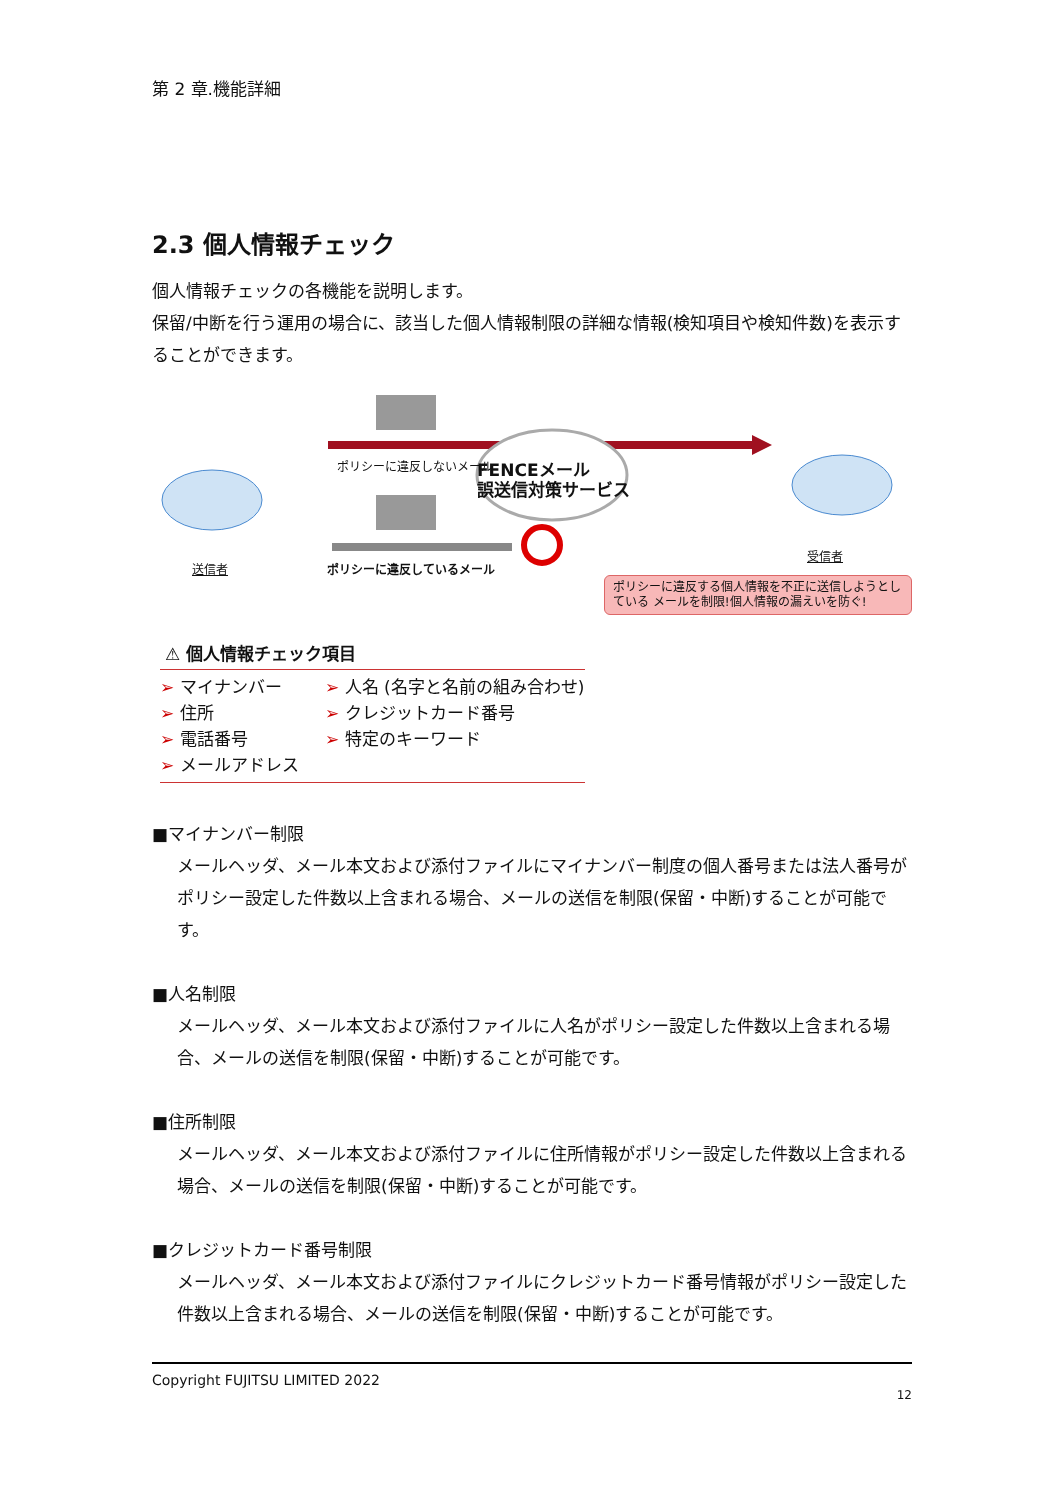第 2 章.機能詳細
2.3 個人情報チェック
個人情報チェックの各機能を説明します。
保留/中断を行う運用の場合に、該当した個人情報制限の詳細な情報(検知項目や検知件数)を表示することができます。
ポリシーに違反しないメール
FENCEメール
誤送信対策サービス
送信者 ポリシーに違反しているメール
受信者
ポリシーに違反する個人情報を不正に送信しようとしている メールを制限!個人情報の漏えいを防ぐ!
⚠ 個人情報チェック項目
➢ マイナンバー
➢ 住所
➢ 電話番号
➢ メールアドレス
➢ 人名 (名字と名前の組み合わせ)
➢ クレジットカード番号
➢ 特定のキーワード
■マイナンバー制限
メールヘッダ、メール本文および添付ファイルにマイナンバー制度の個人番号または法人番号がポリシー設定した件数以上含まれる場合、メールの送信を制限(保留・中断)することが可能です。
■人名制限
メールヘッダ、メール本文および添付ファイルに人名がポリシー設定した件数以上含まれる場合、メールの送信を制限(保留・中断)することが可能です。
■住所制限
メールヘッダ、メール本文および添付ファイルに住所情報がポリシー設定した件数以上含まれる場合、メールの送信を制限(保留・中断)することが可能です。
■クレジットカード番号制限
メールヘッダ、メール本文および添付ファイルにクレジットカード番号情報がポリシー設定した件数以上含まれる場合、メールの送信を制限(保留・中断)することが可能です。
Copyright FUJITSU LIMITED 2022
12